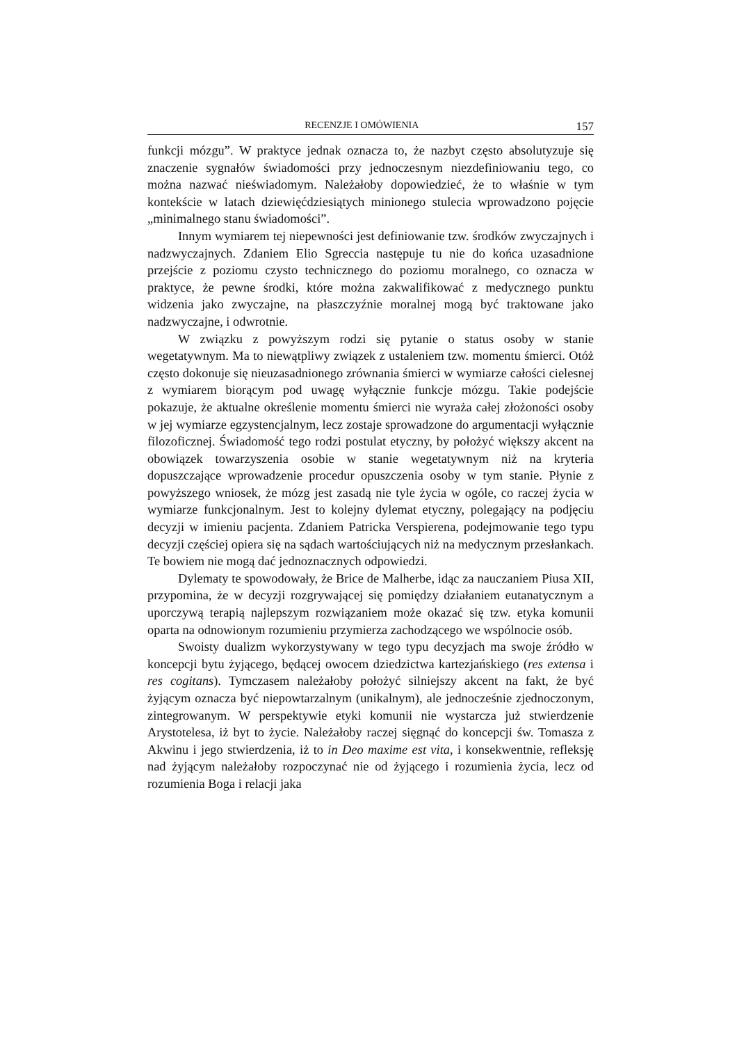RECENZJE I OMÓWIENIA 157
funkcji mózgu”. W praktyce jednak oznacza to, że nazbyt często absolutyzuje się znaczenie sygnałów świadomości przy jednoczesnym niezdefiniowaniu tego, co można nazwać nieświadomym. Należałoby dopowiedzieć, że to właśnie w tym kontekście w latach dziewięćdziesiątych minionego stulecia wprowadzono pojęcie „minimalnego stanu świadomości”.
Innym wymiarem tej niepewności jest definiowanie tzw. środków zwyczajnych i nadzwyczajnych. Zdaniem Elio Sgreccia następuje tu nie do końca uzasadnione przejście z poziomu czysto technicznego do poziomu moralnego, co oznacza w praktyce, że pewne środki, które można zakwalifikować z medycznego punktu widzenia jako zwyczajne, na płaszczyźnie moralnej mogą być traktowane jako nadzwyczajne, i odwrotnie.
W związku z powyższym rodzi się pytanie o status osoby w stanie wegetatywnym. Ma to niewątpliwy związek z ustaleniem tzw. momentu śmierci. Otóż często dokonuje się nieuzasadnionego zrównania śmierci w wymiarze całości cielesnej z wymiarem biorącym pod uwagę wyłącznie funkcje mózgu. Takie podejście pokazuje, że aktualne określenie momentu śmierci nie wyraża całej złożoności osoby w jej wymiarze egzystencjalnym, lecz zostaje sprowadzone do argumentacji wyłącznie filozoficznej. Świadomość tego rodzi postulat etyczny, by położyć większy akcent na obowiązek towarzyszenia osobie w stanie wegetatywnym niż na kryteria dopuszczające wprowadzenie procedur opuszczenia osoby w tym stanie. Płynie z powyższego wniosek, że mózg jest zasadą nie tyle życia w ogóle, co raczej życia w wymiarze funkcjonalnym. Jest to kolejny dylemat etyczny, polegający na podjęciu decyzji w imieniu pacjenta. Zdaniem Patricka Verspierena, podejmowanie tego typu decyzji częściej opiera się na sądach wartościujących niż na medycznym przesłankach. Te bowiem nie mogą dać jednoznacznych odpowiedzi.
Dylematy te spowodowały, że Brice de Malherbe, idąc za nauczaniem Piusa XII, przypomina, że w decyzji rozgrywającej się pomiędzy działaniem eutanatycznym a uporczywą terapią najlepszym rozwiązaniem może okazać się tzw. etyka komunii oparta na odnowionym rozumieniu przymierza zachodzącego we wspólnocie osób.
Swoisty dualizm wykorzystywany w tego typu decyzjach ma swoje źródło w koncepcji bytu żyjącego, będącej owocem dziedzictwa kartezjańskiego (res extensa i res cogitans). Tymczasem należałoby położyć silniejszy akcent na fakt, że być żyjącym oznacza być niepowtarzalnym (unikalnym), ale jednocześnie zjednoczonym, zintegrowanym. W perspektywie etyki komunii nie wystarcza już stwierdzenie Arystotelesa, iż byt to życie. Należałoby raczej sięgnąć do koncepcji św. Tomasza z Akwinu i jego stwierdzenia, iż to in Deo maxime est vita, i konsekwentnie, refleksję nad żyjącym należałoby rozpoczynać nie od żyjącego i rozumienia życia, lecz od rozumienia Boga i relacji jaka